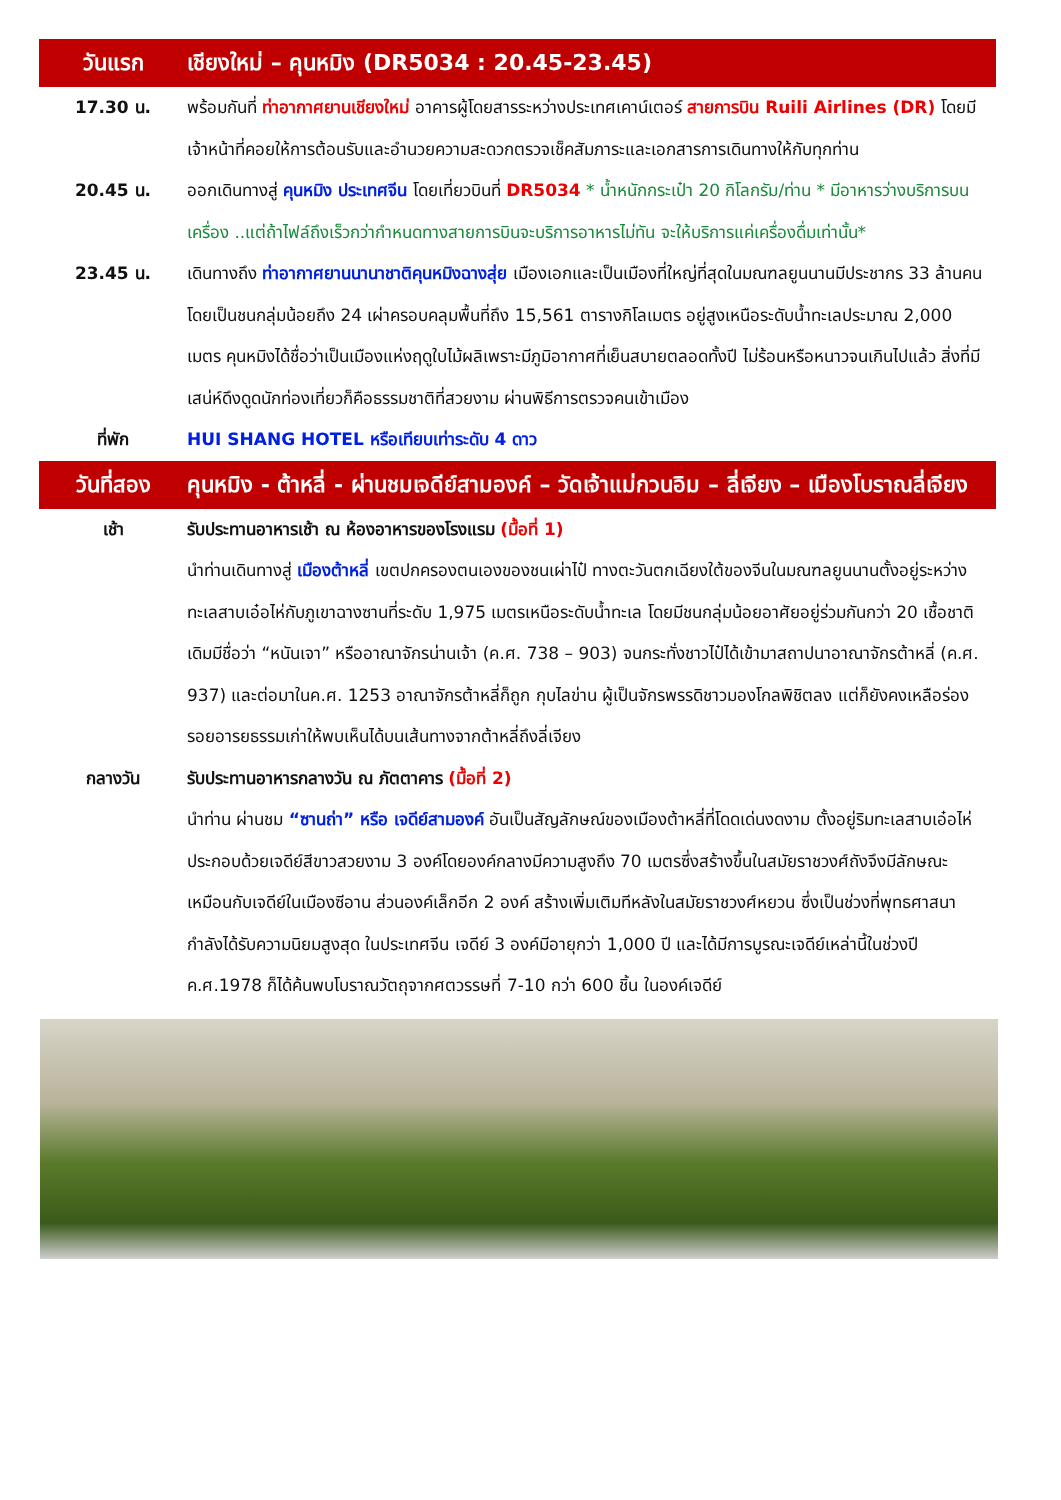| วันแรก | เชียงใหม่ – คุนหมิง (DR5034 : 20.45-23.45) |
| 17.30 น. | พร้อมกันที่ ท่าอากาศยานเชียงใหม่ อาคารผู้โดยสารระหว่างประเทศเคาน์เตอร์ สายการบิน Ruili Airlines (DR) โดยมีเจ้าหน้าที่คอยให้การต้อนรับและอำนวยความสะดวกตรวจเช็คสัมภาระและเอกสารการเดินทางให้กับทุกท่าน |
| 20.45 น. | ออกเดินทางสู่ คุนหมิง ประเทศจีน โดยเที่ยวบินที่ DR5034 * น้ำหนักกระเป๋า 20 กิโลกรัม/ท่าน * มีอาหารว่างบริการบนเครื่อง ..แต่ถ้าไฟล์ถึงเร็วกว่ากำหนดทางสายการบินจะบริการอาหารไม่ทัน จะให้บริการแค่เครื่องดื่มเท่านั้น* |
| 23.45 น. | เดินทางถึง ท่าอากาศยานนานาชาติคุนหมิงฉางสุ่ย เมืองเอกและเป็นเมืองที่ใหญ่ที่สุดในมณฑลยูนนานมีประชากร 33 ล้านคน โดยเป็นชนกลุ่มน้อยถึง 24 เผ่าครอบคลุมพื้นที่ถึง 15,561 ตารางกิโลเมตร อยู่สูงเหนือระดับน้ำทะเลประมาณ 2,000 เมตร คุนหมิงได้ชื่อว่าเป็นเมืองแห่งฤดูใบไม้ผลิเพราะมีภูมิอากาศที่เย็นสบายตลอดทั้งปี ไม่ร้อนหรือหนาวจนเกินไปแล้ว สิ่งที่มีเสน่ห์ดึงดูดนักท่องเที่ยวก็คือธรรมชาติที่สวยงาม ผ่านพิธีการตรวจคนเข้าเมือง |
| ที่พัก | HUI SHANG HOTEL หรือเทียบเท่าระดับ 4 ดาว |
| วันที่สอง | คุนหมิง - ต้าหลี่ - ผ่านชมเจดีย์สามองค์ – วัดเจ้าแม่กวนอิม – ลี่เจียง – เมืองโบราณลี่เจียง |
| เช้า | รับประทานอาหารเช้า ณ ห้องอาหารของโรงแรม (มื้อที่ 1) นำท่านเดินทางสู่ เมืองต้าหลี่ เขตปกครองตนเองของชนเผ่าไป๋ ทางตะวันตกเฉียงใต้ของจีนในมณฑลยูนนานตั้งอยู่ระหว่างทะเลสาบเอ๋อไห่กับภูเขาฉางซานที่ระดับ 1,975 เมตรเหนือระดับน้ำทะเล โดยมีชนกลุ่มน้อยอาศัยอยู่ร่วมกันกว่า 20 เชื้อชาติ เดิมมีชื่อว่า “หนันเจา” หรืออาณาจักรน่านเจ้า (ค.ศ. 738 – 903) จนกระทั่งชาวไป๋ได้เข้ามาสถาปนาอาณาจักรต้าหลี่ (ค.ศ. 937) และต่อมาในค.ศ. 1253 อาณาจักรต้าหลี่ก็ถูก กุบไลข่าน ผู้เป็นจักรพรรดิชาวมองโกลพิชิตลง แต่ก็ยังคงเหลือร่องรอยอารยธรรมเก่าให้พบเห็นได้บนเส้นทางจากต้าหลี่ถึงลี่เจียง |
| กลางวัน | รับประทานอาหารกลางวัน ณ ภัตตาคาร (มื้อที่ 2) นำท่าน ผ่านชม “ซานถ่า” หรือ เจดีย์สามองค์ อันเป็นสัญลักษณ์ของเมืองต้าหลี่ที่โดดเด่นงดงาม ตั้งอยู่ริมทะเลสาบเอ๋อไห่ ประกอบด้วยเจดีย์สีขาวสวยงาม 3 องค์โดยองค์กลางมีความสูงถึง 70 เมตรซึ่งสร้างขึ้นในสมัยราชวงศ์ถังจึงมีลักษณะเหมือนกับเจดีย์ในเมืองซีอาน ส่วนองค์เล็กอีก 2 องค์ สร้างเพิ่มเติมทีหลังในสมัยราชวงศ์หยวน ซึ่งเป็นช่วงที่พุทธศาสนากำลังได้รับความนิยมสูงสุด ในประเทศจีน เจดีย์ 3 องค์มีอายุกว่า 1,000 ปี และได้มีการบูรณะเจดีย์เหล่านี้ในช่วงปี ค.ศ.1978 ก็ได้ค้นพบโบราณวัตถุจากศตวรรษที่ 7-10 กว่า 600 ชิ้น ในองค์เจดีย์ |